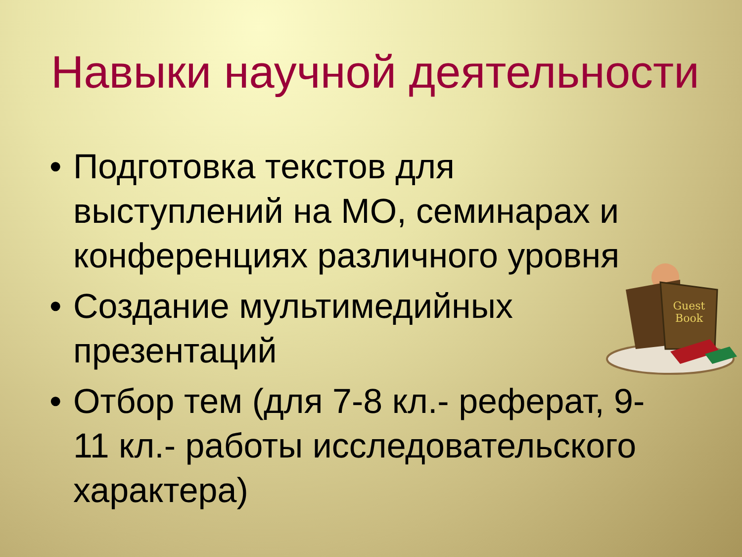Навыки научной деятельности
• Подготовка текстов для выступлений на МО, семинарах и конференциях различного уровня
• Создание мультимедийных презентаций
• Отбор тем (для 7-8 кл.- реферат, 9-11 кл.- работы исследовательского характера)
Guest
Book